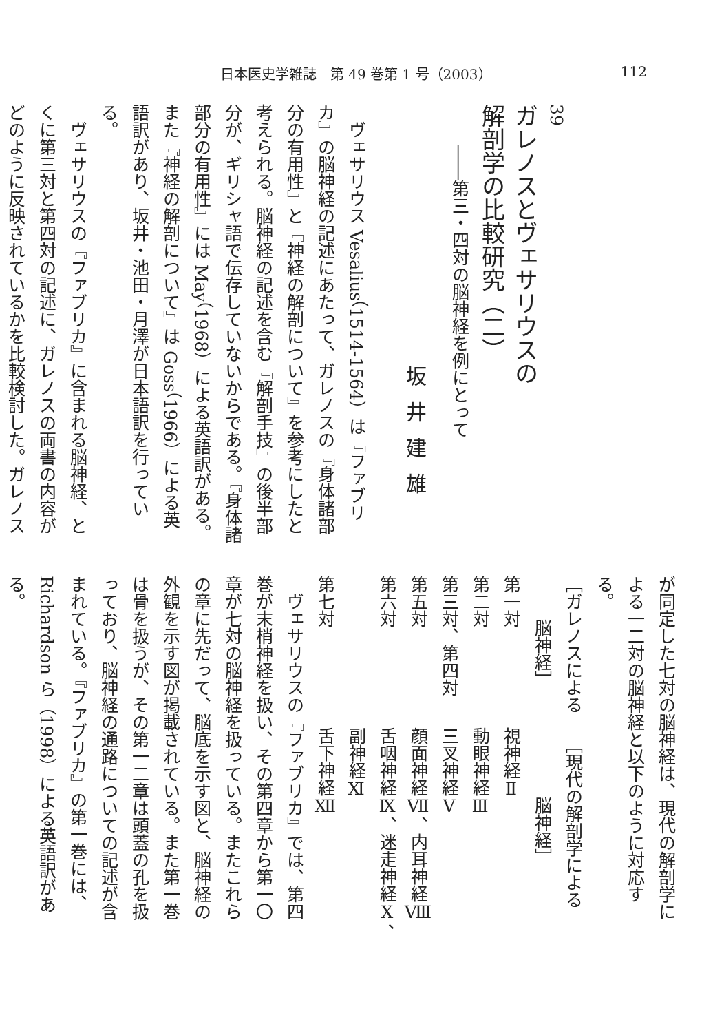日本医史学雑誌　第 49 巻第 1 号（2003） 112
39
ガレノスとヴェサリウスの
解剖学の比較研究（二）
――第三・四対の脳神経を例にとって
坂井建雄
ヴェサリウス Vesalius（1514-1564）は『ファブリカ』の脳神経の記述にあたって、ガレノスの『身体諸部分の有用性』と『神経の解剖について』を参考にしたと考えられる。脳神経の記述を含む『解剖手技』の後半部分が、ギリシャ語で伝存していないからである。『身体諸部分の有用性』には May（1968）による英語訳がある。また『神経の解剖について』は Goss（1966）による英語訳があり、坂井・池田・月澤が日本語訳を行っている。
ヴェサリウスの『ファブリカ』に含まれる脳神経、とくに第三対と第四対の記述に、ガレノスの両書の内容がどのように反映されているかを比較検討した。ガレノス
が同定した七対の脳神経は、現代の解剖学による一二対の脳神経と以下のように対応する。
| ［ガレノスによる 脳神経］ | ［現代の解剖学による 脳神経］ |
| --- | --- |
| 第一対 | 視神経Ⅱ |
| 第二対 | 動眼神経Ⅲ |
| 第三対、第四対 | 三叉神経Ⅴ |
| 第五対 | 顔面神経Ⅶ、内耳神経Ⅷ |
| 第六対 | 舌咽神経Ⅸ、迷走神経Ⅹ、 副神経Ⅺ |
| 第七対 | 舌下神経Ⅻ |
ヴェサリウスの『ファブリカ』では、第四巻が末梢神経を扱い、その第四章から第一〇章が七対の脳神経を扱っている。またこれらの章に先だって、脳底を示す図と、脳神経の外観を示す図が掲載されている。また第一巻は骨を扱うが、その第一二章は頭蓋の孔を扱っており、脳神経の通路についての記述が含まれている。『ファブリカ』の第一巻には、Richardson ら（1998）による英語訳がある。